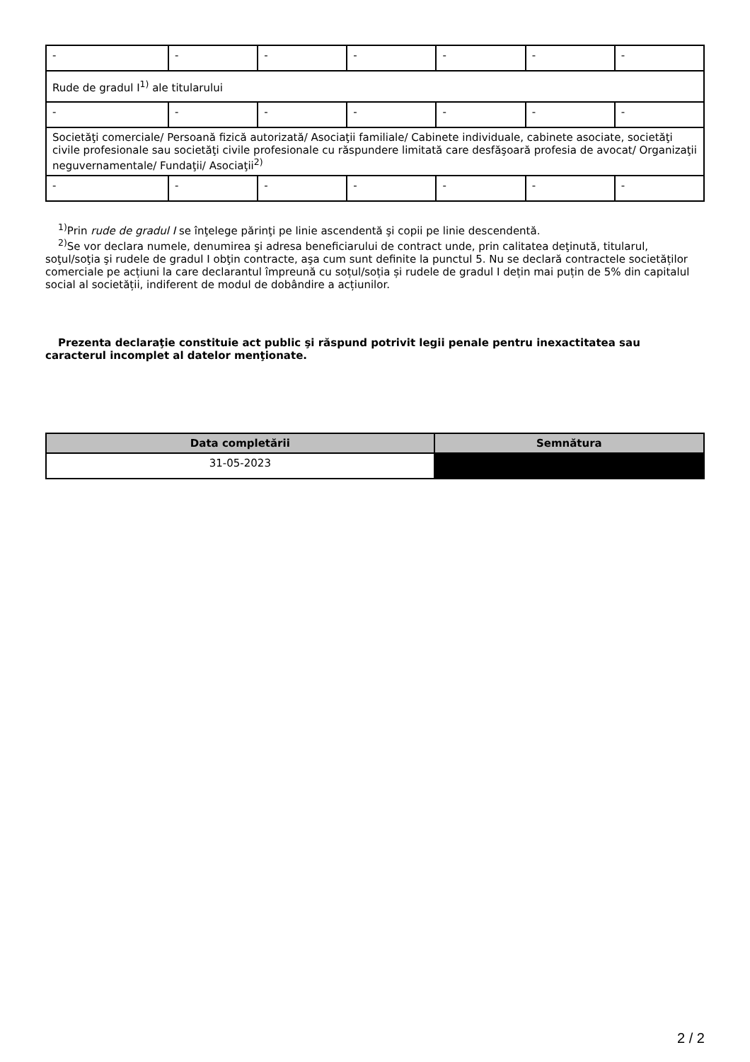| - | - | - | - | - | - | - |
| Rude de gradul I<sup>1)</sup> ale titularului | | | | | | |
| - | - | - | - | - | - | - |
| Societăţi comerciale/ Persoană fizică autorizată/ Asociaţii familiale/ Cabinete individuale, cabinete asociate, societăţi civile profesionale sau societăţi civile profesionale cu răspundere limitată care desfăşoară profesia de avocat/ Organizaţii neguvernamentale/ Fundaţii/ Asociaţii<sup>2)</sup> | | | | | | |
| - | - | - | - | - | - | - |
<sup>1)</sup> Prin rude de gradul I se înţelege părinţi pe linie ascendentă şi copii pe linie descendentă.
<sup>2)</sup> Se vor declara numele, denumirea şi adresa beneficiarului de contract unde, prin calitatea deţinută, titularul, soţul/soţia şi rudele de gradul I obţin contracte, aşa cum sunt definite la punctul 5. Nu se declară contractele societăților comerciale pe acțiuni la care declarantul împreună cu soțul/soția și rudele de gradul I dețin mai puțin de 5% din capitalul social al societății, indiferent de modul de dobândire a acțiunilor.
Prezenta declaraţie constituie act public şi răspund potrivit legii penale pentru inexactitatea sau caracterul incomplet al datelor menţionate.
| Data completării | Semnătura |
| --- | --- |
| 31-05-2023 | |
2 / 2